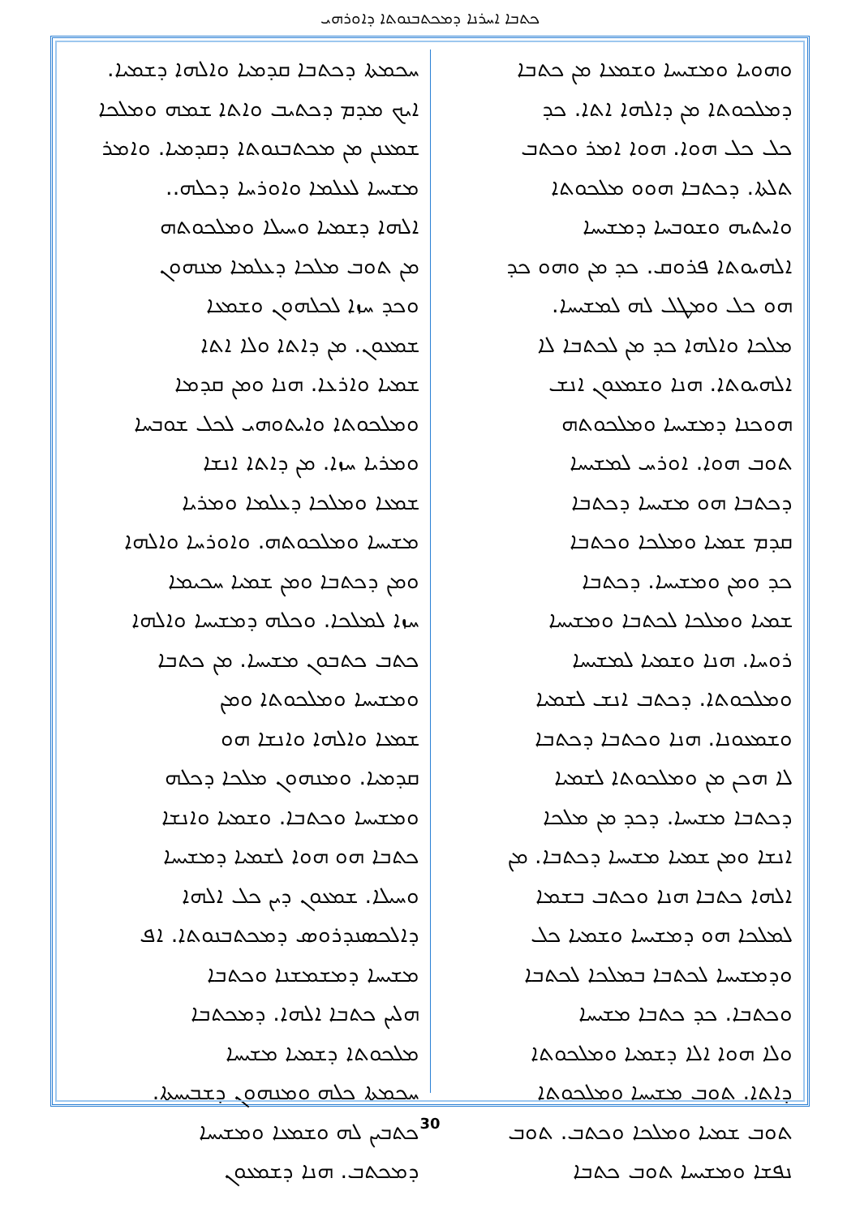ܟܬܒܐ ܐܚܪܢܐ ܕܡܟܬܒܢܘܬܐ ܕܐܘܪܗܝ
ܚܟܡܬܐ ܕܟܬܒܐ ܩܕܡܝܐ ܘܐܠܗܐ ܕܫܡܝܐ.
ܐܝܟ ܡܕܡ ܕܟܬܝܒ ܘܐܬܐ ܫܡܗ ܘܡܠܟܐ
ܫܡܥܢܢ ܡܢ ܡܟܬܒܢܘܬܐ ܕܩܕܡܝܐ. ܘܐܡܪ
ܡܫܝܚܐ ܠܥܠܡܐ ܘܐܘܪܚܐ ܕܟܠܗ..
ܐܠܗܐ ܕܫܡܝܐ ܘܚܝܠܐ ܘܡܠܟܘܬܗ
ܡܢ ܬܘܒ ܡܠܟܐ ܕܥܠܡܐ ܡܢܗܘܢ
ܘܟܕ ܚܙܐ ܠܟܠܗܘܢ ܘܫܡܥܐ
ܫܡܥܘܢ. ܡܢ ܕܐܬܐ ܘܠܐ ܐܬܐ
ܫܡܝܐ ܘܐܪܥܐ. ܗܢܐ ܘܡܢ ܩܕܡܐ
ܘܡܠܟܘܬܐ ܘܐܝܬܘܗܝ ܠܟܠ ܫܘܒܚܐ
ܘܡܪܝܐ ܚܙܐ. ܡܢ ܕܐܬܐ ܐܢܫܐ
ܫܡܥܐ ܘܡܠܟܐ ܕܥܠܡܐ ܘܡܪܝܐ
ܡܫܝܚܐ ܘܡܠܟܘܬܗ. ܘܐܘܪܚܐ ܘܐܠܗܐ
ܘܡܢ ܕܟܬܒܐ ܘܡܢ ܫܡܝܐ ܚܟܝܡܐ
ܚܙܐ ܠܡܠܟܐ. ܘܟܠܗ ܕܡܫܝܚܐ ܘܐܠܗܐ
ܟܬܒ ܟܬܒܘܢ ܡܫܝܚܐ. ܡܢ ܟܬܒܐ
ܘܡܫܝܚܐ ܘܡܠܟܘܬܐ ܘܡܢ
ܫܡܥܐ ܘܐܠܗܐ ܘܐܢܫܐ ܗܘ
ܩܕܡܝܐ. ܘܡܢܗܘܢ ܡܠܟܐ ܕܟܠܗ
ܘܡܫܝܚܐ ܘܟܬܒܐ. ܘܫܡܝܐ ܘܐܢܫܐ
ܟܬܒܐ ܗܘ ܗܘܐ ܠܫܡܝܐ ܕܡܫܝܚܐ
ܘܚܝܠܐ. ܫܡܥܘܢ ܕܝܢ ܟܠ ܐܠܗܐ
ܕܐܠܟܣܢܕܪܘܣ ܕܡܟܬܒܢܘܬܐ. ܐܦ
ܡܫܝܚܐ ܕܡܫܡܫܢܐ ܘܟܬܒܐ
ܗܠܝܢ ܟܬܒܐ ܐܠܗܐ. ܕܡܟܬܒܐ
ܡܠܟܘܬܐ ܕܫܡܝܐ ܡܫܝܚܐ
ܚܟܡܬܐ ܟܠܗ ܘܡܢܗܘܢ ܕܫܒܝܚܬܐ.
ܟܬܒܝܢ ܠܗ ܘܫܡܥܐ ܘܡܫܝܚܐ
ܕܡܟܬܒ. ܗܢܐ ܕܫܡܥܘܢ
ܘܗܘܝܐ ܘܡܫܝܚܐ ܘܫܡܥܐ ܡܢ ܟܬܒܐ
ܕܡܠܟܘܬܐ ܡܢ ܕܐܠܗܐ ܐܬܐ. ܟܕ
ܟܠ ܟܠ ܗܘܐ. ܗܘܐ ܐܡܪ ܘܟܬܒ
ܬܠܬܐ. ܕܟܬܒܐ ܗܘܘ ܡܠܟܘܬܐ
ܘܐܝܬܝܗ ܘܫܘܒܚܐ ܕܡܫܝܚܐ
ܐܠܗܝܘܬܐ ܦܪܘܩ. ܟܕ ܡܢ ܘܗܘ ܟܕ
ܗܘ ܟܠ ܘܡܛܠ ܠܗ ܠܡܫܝܚܐ.
ܡܠܟܐ ܘܐܠܗܐ ܟܕ ܡܢ ܠܟܬܒܐ ܠܐ
ܐܠܗܝܘܬܐ. ܗܢܐ ܘܫܡܥܘܢ ܐܢܫ
ܗܘܟܢܐ ܕܡܫܝܚܐ ܘܡܠܟܘܬܗ
ܬܘܒ ܗܘܐ. ܐܘܪܚ ܠܡܫܝܚܐ
ܕܟܬܒܐ ܗܘ ܡܫܝܚܐ ܕܟܬܒܐ
ܩܕܡ ܫܡܝܐ ܘܡܠܟܐ ܘܟܬܒܐ
ܟܕ ܘܡܢ ܘܡܫܝܚܐ. ܕܟܬܒܐ
ܫܡܝܐ ܘܡܠܟܐ ܠܟܬܒܐ ܘܡܫܝܚܐ
ܪܘܚܐ. ܗܢܐ ܘܫܡܝܐ ܠܡܫܝܚܐ
ܘܡܠܟܘܬܐ. ܕܟܬܒ ܐܢܫ ܠܫܡܝܐ
ܘܫܡܥܘܢܐ. ܗܢܐ ܘܟܬܒܐ ܕܟܬܒܐ
ܠܐ ܗܟܢ ܡܢ ܘܡܠܟܘܬܐ ܠܫܡܝܐ
ܕܟܬܒܐ ܡܫܝܚܐ. ܕܟܕ ܡܢ ܡܠܟܐ
ܐܢܫܐ ܘܡܢ ܫܡܝܐ ܡܫܝܚܐ ܕܟܬܒܐ. ܡܢ
ܐܠܗܐ ܟܬܒܐ ܗܢܐ ܘܟܬܒ ܒܫܡܐ
ܠܡܠܟܐ ܗܘ ܕܡܫܝܚܐ ܘܫܡܝܐ ܟܠ
ܘܕܡܫܝܚܐ ܠܟܬܒܐ ܒܡܠܟܐ ܠܟܬܒܐ
ܘܟܬܒܐ. ܟܕ ܟܬܒܐ ܡܫܝܚܐ
ܘܠܐ ܗܘܐ ܐܠܐ ܕܫܡܝܐ ܘܡܠܟܘܬܐ
ܕܐܬܐ. ܬܘܒ ܡܫܝܚܐ ܘܡܠܟܘܬܐ
ܬܘܒ ܫܡܝܐ ܘܡܠܟܐ ܘܟܬܒ. ܬܘܒ
ܢܦܫܐ ܘܡܫܝܚܐ ܬܘܒ ܟܬܒܐ
30